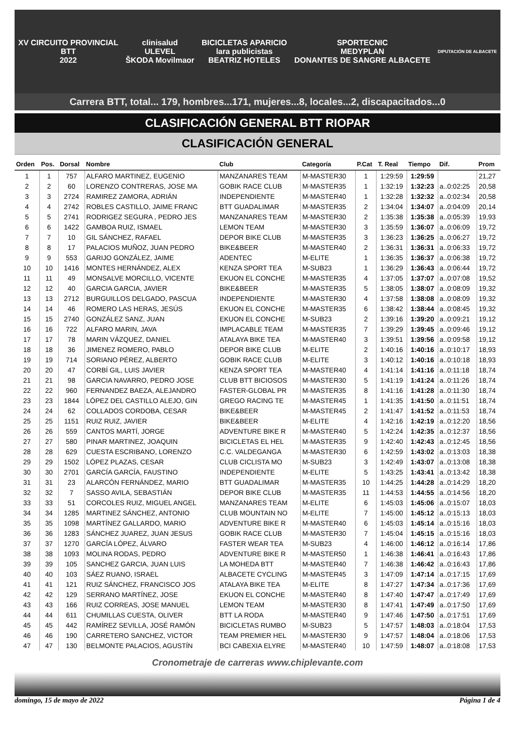XV CIRCUITO PROVINCIAL
BTT
2022
clinisalud
ULEVEL
ŠKODA Movilmaor
BICICLETAS APARICIO
lara publicistas
BEATRIZ HOTELES
SPORTECNIC
MEDYPLAN
DONANTES DE SANGRE ALBACETE
DIPUTACIÓN DE ALBACETE
Carrera BTT, total... 179, hombres...171, mujeres...8, locales...2, discapacitados...0
CLASIFICACIÓN GENERAL BTT RIOPAR
CLASIFICACIÓN GENERAL
| Orden | Pos. | Dorsal | Nombre | Club | Categoría | P.Cat | T. Real | Tiempo | Dif. | Prom |
| --- | --- | --- | --- | --- | --- | --- | --- | --- | --- | --- |
| 1 | 1 | 757 | ALFARO MARTINEZ, EUGENIO | MANZANARES TEAM | M-MASTER30 | 1 | 1:29:59 | 1:29:59 | | 21,27 |
| 2 | 2 | 60 | LORENZO CONTRERAS, JOSE MA | GOBIK RACE CLUB | M-MASTER35 | 1 | 1:32:19 | 1:32:23 | a..0:02:25 | 20,58 |
| 3 | 3 | 2724 | RAMIREZ ZAMORA, ADRIÁN | INDEPENDIENTE | M-MASTER40 | 1 | 1:32:28 | 1:32:32 | a..0:02:34 | 20,58 |
| 4 | 4 | 2742 | ROBLES CASTILLO, JAIME FRANC | BTT GUADALIMAR | M-MASTER35 | 2 | 1:34:04 | 1:34:07 | a..0:04:09 | 20,14 |
| 5 | 5 | 2741 | RODRIGEZ SEGURA , PEDRO JES | MANZANARES TEAM | M-MASTER30 | 2 | 1:35:38 | 1:35:38 | a..0:05:39 | 19,93 |
| 6 | 6 | 1422 | GAMBOA RUIZ, ISMAEL | LEMON TEAM | M-MASTER30 | 3 | 1:35:59 | 1:36:07 | a..0:06:09 | 19,72 |
| 7 | 7 | 10 | GIL SÁNCHEZ, RAFAEL | DEPOR BIKE CLUB | M-MASTER35 | 3 | 1:36:23 | 1:36:25 | a..0:06:27 | 19,72 |
| 8 | 8 | 17 | PALACIOS MUÑOZ, JUAN PEDRO | BIKE&BEER | M-MASTER40 | 2 | 1:36:31 | 1:36:31 | a..0:06:33 | 19,72 |
| 9 | 9 | 553 | GARIJO GONZÁLEZ, JAIME | ADENTEC | M-ELITE | 1 | 1:36:35 | 1:36:37 | a..0:06:38 | 19,72 |
| 10 | 10 | 1416 | MONTES HERNÁNDEZ, ALEX | KENZA SPORT TEA | M-SUB23 | 1 | 1:36:29 | 1:36:43 | a..0:06:44 | 19,72 |
| 11 | 11 | 49 | MONSALVE MORCILLO, VICENTE | EKUON EL CONCHE | M-MASTER35 | 4 | 1:37:05 | 1:37:07 | a..0:07:08 | 19,52 |
| 12 | 12 | 40 | GARCIA GARCIA, JAVIER | BIKE&BEER | M-MASTER35 | 5 | 1:38:05 | 1:38:07 | a..0:08:09 | 19,32 |
| 13 | 13 | 2712 | BURGUILLOS DELGADO, PASCUA | INDEPENDIENTE | M-MASTER30 | 4 | 1:37:58 | 1:38:08 | a..0:08:09 | 19,32 |
| 14 | 14 | 46 | ROMERO LAS HERAS, JESÚS | EKUON EL CONCHE | M-MASTER35 | 6 | 1:38:42 | 1:38:44 | a..0:08:45 | 19,32 |
| 15 | 15 | 2740 | GONZÁLEZ SANZ, JUAN | EKUON EL CONCHE | M-SUB23 | 2 | 1:39:16 | 1:39:20 | a..0:09:21 | 19,12 |
| 16 | 16 | 722 | ALFARO MARIN, JAVA | IMPLACABLE TEAM | M-MASTER35 | 7 | 1:39:29 | 1:39:45 | a..0:09:46 | 19,12 |
| 17 | 17 | 78 | MARIN VÁZQUEZ, DANIEL | ATALAYA BIKE TEA | M-MASTER40 | 3 | 1:39:51 | 1:39:56 | a..0:09:58 | 19,12 |
| 18 | 18 | 36 | JIMENEZ ROMERO, PABLO | DEPOR BIKE CLUB | M-ELITE | 2 | 1:40:16 | 1:40:16 | a..0:10:17 | 18,93 |
| 19 | 19 | 714 | SORIANO PÉREZ, ALBERTO | GOBIK RACE CLUB | M-ELITE | 3 | 1:40:12 | 1:40:16 | a..0:10:18 | 18,93 |
| 20 | 20 | 47 | CORBÍ GIL, LUIS JAVIER | KENZA SPORT TEA | M-MASTER40 | 4 | 1:41:14 | 1:41:16 | a..0:11:18 | 18,74 |
| 21 | 21 | 98 | GARCIA NAVARRO, PEDRO JOSE | CLUB BTT BICIOSOS | M-MASTER30 | 5 | 1:41:19 | 1:41:24 | a..0:11:26 | 18,74 |
| 22 | 22 | 960 | FERNANDEZ BAEZA, ALEJANDRO | FASTER-GLOBAL PR | M-MASTER35 | 8 | 1:41:16 | 1:41:28 | a..0:11:30 | 18,74 |
| 23 | 23 | 1844 | LÓPEZ DEL CASTILLO ALEJO, GIN | GREGO RACING TE | M-MASTER45 | 1 | 1:41:35 | 1:41:50 | a..0:11:51 | 18,74 |
| 24 | 24 | 62 | COLLADOS CORDOBA, CESAR | BIKE&BEER | M-MASTER45 | 2 | 1:41:47 | 1:41:52 | a..0:11:53 | 18,74 |
| 25 | 25 | 1151 | RUIZ RUIZ, JAVIER | BIKE&BEER | M-ELITE | 4 | 1:42:16 | 1:42:19 | a..0:12:20 | 18,56 |
| 26 | 26 | 559 | CANTOS MARTÍ, JORGE | ADVENTURE BIKE R | M-MASTER40 | 5 | 1:42:24 | 1:42:35 | a..0:12:37 | 18,56 |
| 27 | 27 | 580 | PINAR MARTINEZ, JOAQUIN | BICICLETAS EL HEL | M-MASTER35 | 9 | 1:42:40 | 1:42:43 | a..0:12:45 | 18,56 |
| 28 | 28 | 629 | CUESTA ESCRIBANO, LORENZO | C.C. VALDEGANGA | M-MASTER30 | 6 | 1:42:59 | 1:43:02 | a..0:13:03 | 18,38 |
| 29 | 29 | 1502 | LÓPEZ PLAZAS, CESAR | CLUB CICLISTA MO | M-SUB23 | 3 | 1:42:49 | 1:43:07 | a..0:13:08 | 18,38 |
| 30 | 30 | 2701 | GARCÍA GARCÍA, FAUSTINO | INDEPENDIENTE | M-ELITE | 5 | 1:43:25 | 1:43:41 | a..0:13:42 | 18,38 |
| 31 | 31 | 23 | ALARCÓN FERNÁNDEZ, MARIO | BTT GUADALIMAR | M-MASTER35 | 10 | 1:44:25 | 1:44:28 | a..0:14:29 | 18,20 |
| 32 | 32 | 7 | SASSO AVILA, SEBASTIÁN | DEPOR BIKE CLUB | M-MASTER35 | 11 | 1:44:53 | 1:44:55 | a..0:14:56 | 18,20 |
| 33 | 33 | 51 | CORCOLES RUIZ, MIGUEL ANGEL | MANZANARES TEAM | M-ELITE | 6 | 1:45:03 | 1:45:06 | a..0:15:07 | 18,03 |
| 34 | 34 | 1285 | MARTINEZ SÁNCHEZ, ANTONIO | CLUB MOUNTAIN NO | M-ELITE | 7 | 1:45:00 | 1:45:12 | a..0:15:13 | 18,03 |
| 35 | 35 | 1098 | MARTÍNEZ GALLARDO, MARIO | ADVENTURE BIKE R | M-MASTER40 | 6 | 1:45:03 | 1:45:14 | a..0:15:16 | 18,03 |
| 36 | 36 | 1283 | SÁNCHEZ JUAREZ, JUAN JESUS | GOBIK RACE CLUB | M-MASTER30 | 7 | 1:45:04 | 1:45:15 | a..0:15:16 | 18,03 |
| 37 | 37 | 1270 | GARCÍA LÓPEZ, ÁLVARO | FASTER WEAR TEA | M-SUB23 | 4 | 1:46:00 | 1:46:12 | a..0:16:14 | 17,86 |
| 38 | 38 | 1093 | MOLINA RODAS, PEDRO | ADVENTURE BIKE R | M-MASTER50 | 1 | 1:46:38 | 1:46:41 | a..0:16:43 | 17,86 |
| 39 | 39 | 105 | SANCHEZ GARCIA, JUAN LUIS | LA MOHEDA BTT | M-MASTER40 | 7 | 1:46:38 | 1:46:42 | a..0:16:43 | 17,86 |
| 40 | 40 | 103 | SÁEZ RUANO, ISRAEL | ALBACETE CYCLING | M-MASTER45 | 3 | 1:47:09 | 1:47:14 | a..0:17:15 | 17,69 |
| 41 | 41 | 121 | RUIZ SÁNCHEZ, FRANCISCO JOS | ATALAYA BIKE TEA | M-ELITE | 8 | 1:47:27 | 1:47:34 | a..0:17:36 | 17,69 |
| 42 | 42 | 129 | SERRANO MARTÍNEZ, JOSE | EKUON EL CONCHE | M-MASTER40 | 8 | 1:47:40 | 1:47:47 | a..0:17:49 | 17,69 |
| 43 | 43 | 166 | RUIZ CORREAS, JOSE MANUEL | LEMON TEAM | M-MASTER30 | 8 | 1:47:41 | 1:47:49 | a..0:17:50 | 17,69 |
| 44 | 44 | 611 | CHUMILLAS CUESTA, OLIVER | BTT LA RODA | M-MASTER40 | 9 | 1:47:46 | 1:47:50 | a..0:17:51 | 17,69 |
| 45 | 45 | 442 | RAMÍREZ SEVILLA, JOSÉ RAMÓN | BICICLETAS RUMBO | M-SUB23 | 5 | 1:47:57 | 1:48:03 | a..0:18:04 | 17,53 |
| 46 | 46 | 190 | CARRETERO SANCHEZ, VICTOR | TEAM PREMIER HEL | M-MASTER30 | 9 | 1:47:57 | 1:48:04 | a..0:18:06 | 17,53 |
| 47 | 47 | 130 | BELMONTE PALACIOS, AGUSTÍN | BCI CABEXIA ELYRE | M-MASTER40 | 10 | 1:47:59 | 1:48:07 | a..0:18:08 | 17,53 |
Cronometraje de carreras www.chiplevante.com
domingo, 15 de mayo de 2022 Página 1 de 4